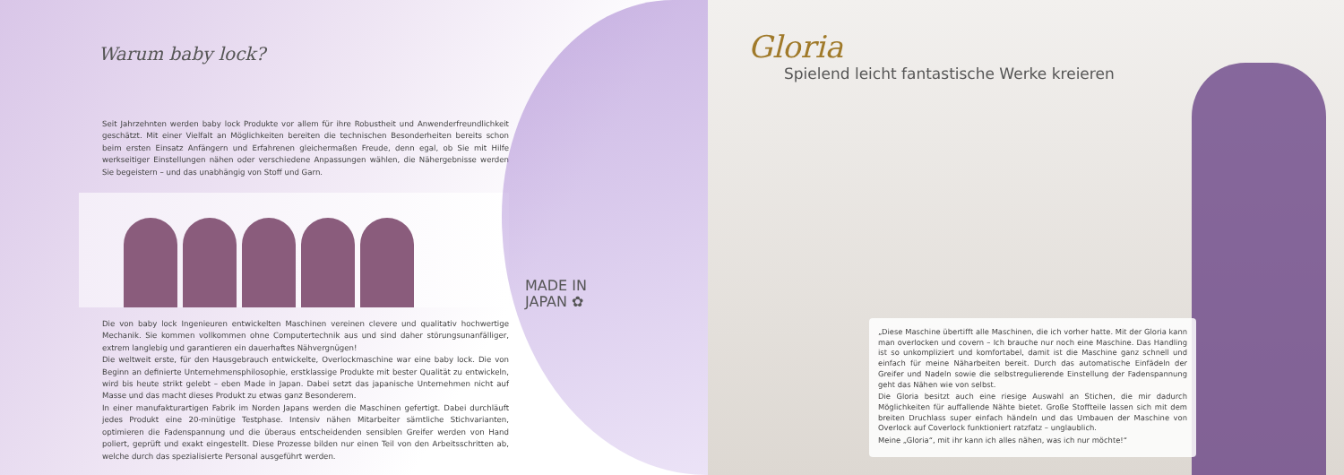Warum baby lock?
Seit Jahrzehnten werden baby lock Produkte vor allem für ihre Robustheit und Anwenderfreundlichkeit geschätzt. Mit einer Vielfalt an Möglichkeiten bereiten die technischen Besonderheiten bereits schon beim ersten Einsatz Anfängern und Erfahrenen gleichermaßen Freude, denn egal, ob Sie mit Hilfe werkseitiger Einstellungen nähen oder verschiedene Anpassungen wählen, die Nähergebnisse werden Sie begeistern – und das unabhängig von Stoff und Garn.
Die von baby lock Ingenieuren entwickelten Maschinen vereinen clevere und qualitativ hochwertige Mechanik. Sie kommen vollkommen ohne Computertechnik aus und sind daher störungsunanfälliger, extrem langlebig und garantieren ein dauerhaftes Nähvergnügen!
Die weltweit erste, für den Hausgebrauch entwickelte, Overlockmaschine war eine baby lock. Die von Beginn an definierte Unternehmensphilosophie, erstklassige Produkte mit bester Qualität zu entwickeln, wird bis heute strikt gelebt – eben Made in Japan. Dabei setzt das japanische Unternehmen nicht auf Masse und das macht dieses Produkt zu etwas ganz Besonderem.
In einer manufakturartigen Fabrik im Norden Japans werden die Maschinen gefertigt. Dabei durchläuft jedes Produkt eine 20-minütige Testphase. Intensiv nähen Mitarbeiter sämtliche Stichvarianten, optimieren die Fadenspannung und die überaus entscheidenden sensiblen Greifer werden von Hand poliert, geprüft und exakt eingestellt. Diese Prozesse bilden nur einen Teil von den Arbeitsschritten ab, welche durch das spezialisierte Personal ausgeführt werden.
MADE IN
JAPAN ✿
Gloria
Spielend leicht fantastische Werke kreieren
„Diese Maschine übertifft alle Maschinen, die ich vorher hatte. Mit der Gloria kann man overlocken und covern – Ich brauche nur noch eine Maschine. Das Handling ist so unkompliziert und komfortabel, damit ist die Maschine ganz schnell und einfach für meine Näharbeiten bereit. Durch das automatische Einfädeln der Greifer und Nadeln sowie die selbstregulierende Einstellung der Fadenspannung geht das Nähen wie von selbst.
Die Gloria besitzt auch eine riesige Auswahl an Stichen, die mir dadurch Möglichkeiten für auffallende Nähte bietet. Große Stoffteile lassen sich mit dem breiten Druchlass super einfach händeln und das Umbauen der Maschine von Overlock auf Coverlock funktioniert ratzfatz – unglaublich.
Meine „Gloria“, mit ihr kann ich alles nähen, was ich nur möchte!“